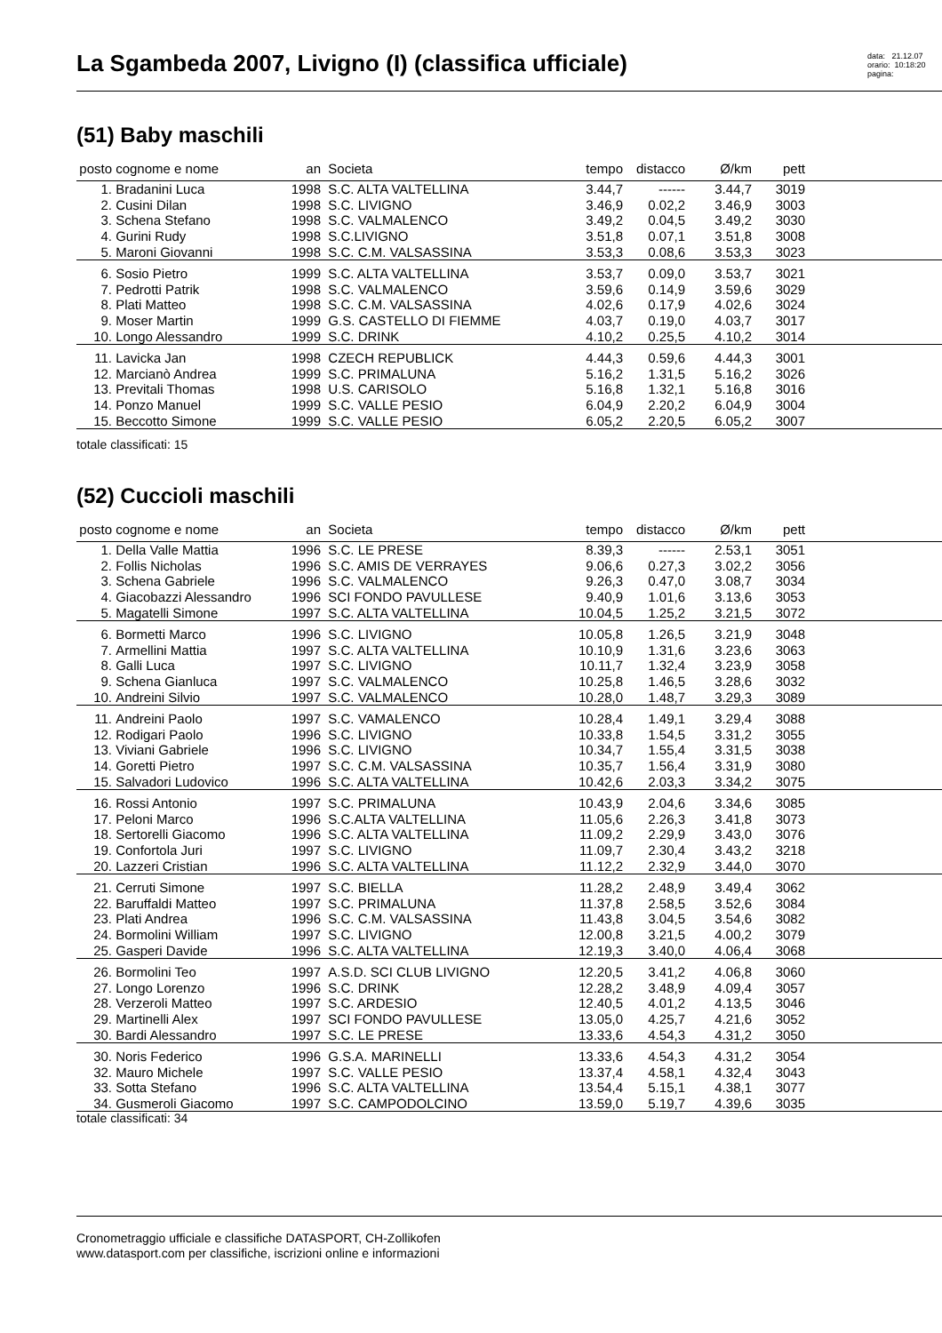La Sgambeda 2007, Livigno (I) (classifica ufficiale)
data: 21.12.07
orario: 10:18:20
pagina:
(51) Baby maschili
| posto | cognome e nome | an | Societa | tempo | distacco | Ø/km | pett | |
| --- | --- | --- | --- | --- | --- | --- | --- | --- |
| 1. | Bradanini Luca | 1998 | S.C. ALTA VALTELLINA | 3.44,7 | ------ | 3.44,7 | 3019 | |
| 2. | Cusini Dilan | 1998 | S.C. LIVIGNO | 3.46,9 | 0.02,2 | 3.46,9 | 3003 | |
| 3. | Schena Stefano | 1998 | S.C. VALMALENCO | 3.49,2 | 0.04,5 | 3.49,2 | 3030 | |
| 4. | Gurini Rudy | 1998 | S.C.LIVIGNO | 3.51,8 | 0.07,1 | 3.51,8 | 3008 | |
| 5. | Maroni Giovanni | 1998 | S.C. C.M. VALSASSINA | 3.53,3 | 0.08,6 | 3.53,3 | 3023 | |
| 6. | Sosio Pietro | 1999 | S.C. ALTA VALTELLINA | 3.53,7 | 0.09,0 | 3.53,7 | 3021 | |
| 7. | Pedrotti Patrik | 1998 | S.C. VALMALENCO | 3.59,6 | 0.14,9 | 3.59,6 | 3029 | |
| 8. | Plati Matteo | 1998 | S.C. C.M. VALSASSINA | 4.02,6 | 0.17,9 | 4.02,6 | 3024 | |
| 9. | Moser Martin | 1999 | G.S. CASTELLO DI FIEMME | 4.03,7 | 0.19,0 | 4.03,7 | 3017 | |
| 10. | Longo Alessandro | 1999 | S.C. DRINK | 4.10,2 | 0.25,5 | 4.10,2 | 3014 | |
| 11. | Lavicka Jan | 1998 | CZECH REPUBLICK | 4.44,3 | 0.59,6 | 4.44,3 | 3001 | |
| 12. | Marcianò Andrea | 1999 | S.C. PRIMALUNA | 5.16,2 | 1.31,5 | 5.16,2 | 3026 | |
| 13. | Previtali Thomas | 1998 | U.S. CARISOLO | 5.16,8 | 1.32,1 | 5.16,8 | 3016 | |
| 14. | Ponzo Manuel | 1999 | S.C. VALLE PESIO | 6.04,9 | 2.20,2 | 6.04,9 | 3004 | |
| 15. | Beccotto Simone | 1999 | S.C. VALLE PESIO | 6.05,2 | 2.20,5 | 6.05,2 | 3007 | |
totale classificati: 15
(52) Cuccioli maschili
| posto | cognome e nome | an | Societa | tempo | distacco | Ø/km | pett | |
| --- | --- | --- | --- | --- | --- | --- | --- | --- |
| 1. | Della Valle Mattia | 1996 | S.C. LE PRESE | 8.39,3 | ------ | 2.53,1 | 3051 | |
| 2. | Follis Nicholas | 1996 | S.C. AMIS DE VERRAYES | 9.06,6 | 0.27,3 | 3.02,2 | 3056 | |
| 3. | Schena Gabriele | 1996 | S.C. VALMALENCO | 9.26,3 | 0.47,0 | 3.08,7 | 3034 | |
| 4. | Giacobazzi Alessandro | 1996 | SCI FONDO PAVULLESE | 9.40,9 | 1.01,6 | 3.13,6 | 3053 | |
| 5. | Magatelli Simone | 1997 | S.C. ALTA VALTELLINA | 10.04,5 | 1.25,2 | 3.21,5 | 3072 | |
| 6. | Bormetti Marco | 1996 | S.C. LIVIGNO | 10.05,8 | 1.26,5 | 3.21,9 | 3048 | |
| 7. | Armellini Mattia | 1997 | S.C. ALTA VALTELLINA | 10.10,9 | 1.31,6 | 3.23,6 | 3063 | |
| 8. | Galli Luca | 1997 | S.C. LIVIGNO | 10.11,7 | 1.32,4 | 3.23,9 | 3058 | |
| 9. | Schena Gianluca | 1997 | S.C. VALMALENCO | 10.25,8 | 1.46,5 | 3.28,6 | 3032 | |
| 10. | Andreini Silvio | 1997 | S.C. VALMALENCO | 10.28,0 | 1.48,7 | 3.29,3 | 3089 | |
| 11. | Andreini Paolo | 1997 | S.C. VAMALENCO | 10.28,4 | 1.49,1 | 3.29,4 | 3088 | |
| 12. | Rodigari Paolo | 1996 | S.C. LIVIGNO | 10.33,8 | 1.54,5 | 3.31,2 | 3055 | |
| 13. | Viviani Gabriele | 1996 | S.C. LIVIGNO | 10.34,7 | 1.55,4 | 3.31,5 | 3038 | |
| 14. | Goretti Pietro | 1997 | S.C. C.M. VALSASSINA | 10.35,7 | 1.56,4 | 3.31,9 | 3080 | |
| 15. | Salvadori Ludovico | 1996 | S.C. ALTA VALTELLINA | 10.42,6 | 2.03,3 | 3.34,2 | 3075 | |
| 16. | Rossi Antonio | 1997 | S.C. PRIMALUNA | 10.43,9 | 2.04,6 | 3.34,6 | 3085 | |
| 17. | Peloni Marco | 1996 | S.C.ALTA VALTELLINA | 11.05,6 | 2.26,3 | 3.41,8 | 3073 | |
| 18. | Sertorelli Giacomo | 1996 | S.C. ALTA VALTELLINA | 11.09,2 | 2.29,9 | 3.43,0 | 3076 | |
| 19. | Confortola Juri | 1997 | S.C. LIVIGNO | 11.09,7 | 2.30,4 | 3.43,2 | 3218 | |
| 20. | Lazzeri Cristian | 1996 | S.C. ALTA VALTELLINA | 11.12,2 | 2.32,9 | 3.44,0 | 3070 | |
| 21. | Cerruti Simone | 1997 | S.C. BIELLA | 11.28,2 | 2.48,9 | 3.49,4 | 3062 | |
| 22. | Baruffaldi Matteo | 1997 | S.C. PRIMALUNA | 11.37,8 | 2.58,5 | 3.52,6 | 3084 | |
| 23. | Plati Andrea | 1996 | S.C. C.M. VALSASSINA | 11.43,8 | 3.04,5 | 3.54,6 | 3082 | |
| 24. | Bormolini William | 1997 | S.C. LIVIGNO | 12.00,8 | 3.21,5 | 4.00,2 | 3079 | |
| 25. | Gasperi Davide | 1996 | S.C. ALTA VALTELLINA | 12.19,3 | 3.40,0 | 4.06,4 | 3068 | |
| 26. | Bormolini Teo | 1997 | A.S.D. SCI CLUB LIVIGNO | 12.20,5 | 3.41,2 | 4.06,8 | 3060 | |
| 27. | Longo Lorenzo | 1996 | S.C. DRINK | 12.28,2 | 3.48,9 | 4.09,4 | 3057 | |
| 28. | Verzeroli Matteo | 1997 | S.C. ARDESIO | 12.40,5 | 4.01,2 | 4.13,5 | 3046 | |
| 29. | Martinelli Alex | 1997 | SCI FONDO PAVULLESE | 13.05,0 | 4.25,7 | 4.21,6 | 3052 | |
| 30. | Bardi Alessandro | 1997 | S.C. LE PRESE | 13.33,6 | 4.54,3 | 4.31,2 | 3050 | |
| 30. | Noris Federico | 1996 | G.S.A. MARINELLI | 13.33,6 | 4.54,3 | 4.31,2 | 3054 | |
| 32. | Mauro Michele | 1997 | S.C. VALLE PESIO | 13.37,4 | 4.58,1 | 4.32,4 | 3043 | |
| 33. | Sotta Stefano | 1996 | S.C. ALTA VALTELLINA | 13.54,4 | 5.15,1 | 4.38,1 | 3077 | |
| 34. | Gusmeroli Giacomo | 1997 | S.C. CAMPODOLCINO | 13.59,0 | 5.19,7 | 4.39,6 | 3035 | |
totale classificati: 34
Cronometraggio ufficiale e classifiche DATASPORT, CH-Zollikofen
www.datasport.com per classifiche, iscrizioni online e informazioni